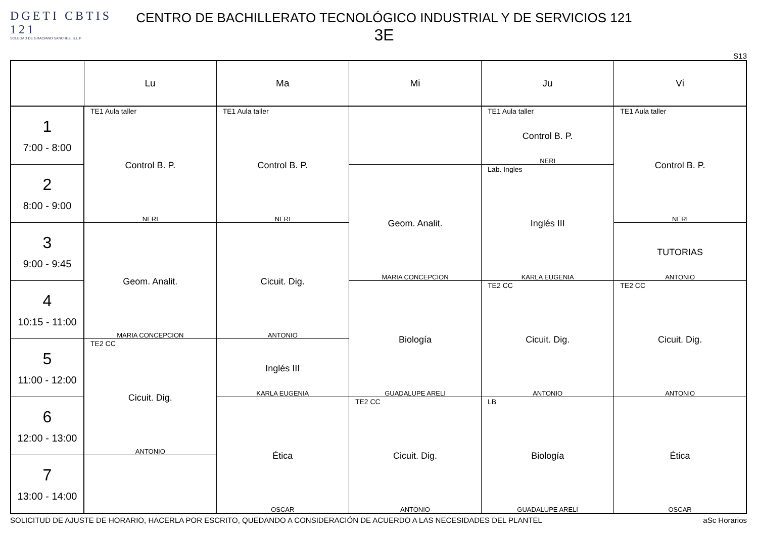DGETI CBTIS 121
SOLEDAD DE GRACIANO SANCHEZ, S.L.P
CENTRO DE BACHILLERATO TECNOLÓGICO INDUSTRIAL Y DE SERVICIOS 121
3E
S13
| | Lu | Ma | Mi | Ju | Vi |
| --- | --- | --- | --- | --- | --- |
| 1 7:00 - 8:00 | TE1 Aula taller Control B. P. NERI | TE1 Aula taller Control B. P. NERI | | TE1 Aula taller Control B. P. NERI | TE1 Aula taller Control B. P. NERI |
| 2 8:00 - 9:00 | | | Geom. Analit. MARIA CONCEPCION | Lab. Ingles Inglés III KARLA EUGENIA | |
| 3 9:00 - 9:45 | Geom. Analit. MARIA CONCEPCION | Cicuit. Dig. ANTONIO | | | TUTORIAS ANTONIO |
| 4 10:15 - 11:00 | | | Biología GUADALUPE ARELI | TE2 CC Cicuit. Dig. ANTONIO | TE2 CC Cicuit. Dig. ANTONIO |
| 5 11:00 - 12:00 | TE2 CC Cicuit. Dig. ANTONIO | Inglés III KARLA EUGENIA | | | |
| 6 12:00 - 13:00 | | Ética OSCAR | TE2 CC Cicuit. Dig. ANTONIO | LB Biología GUADALUPE ARELI | Ética OSCAR |
| 7 13:00 - 14:00 | | | | | |
SOLICITUD DE AJUSTE DE HORARIO, HACERLA POR ESCRITO, QUEDANDO A CONSIDERACIÓN DE ACUERDO A LAS NECESIDADES DEL PLANTEL aSc Horarios